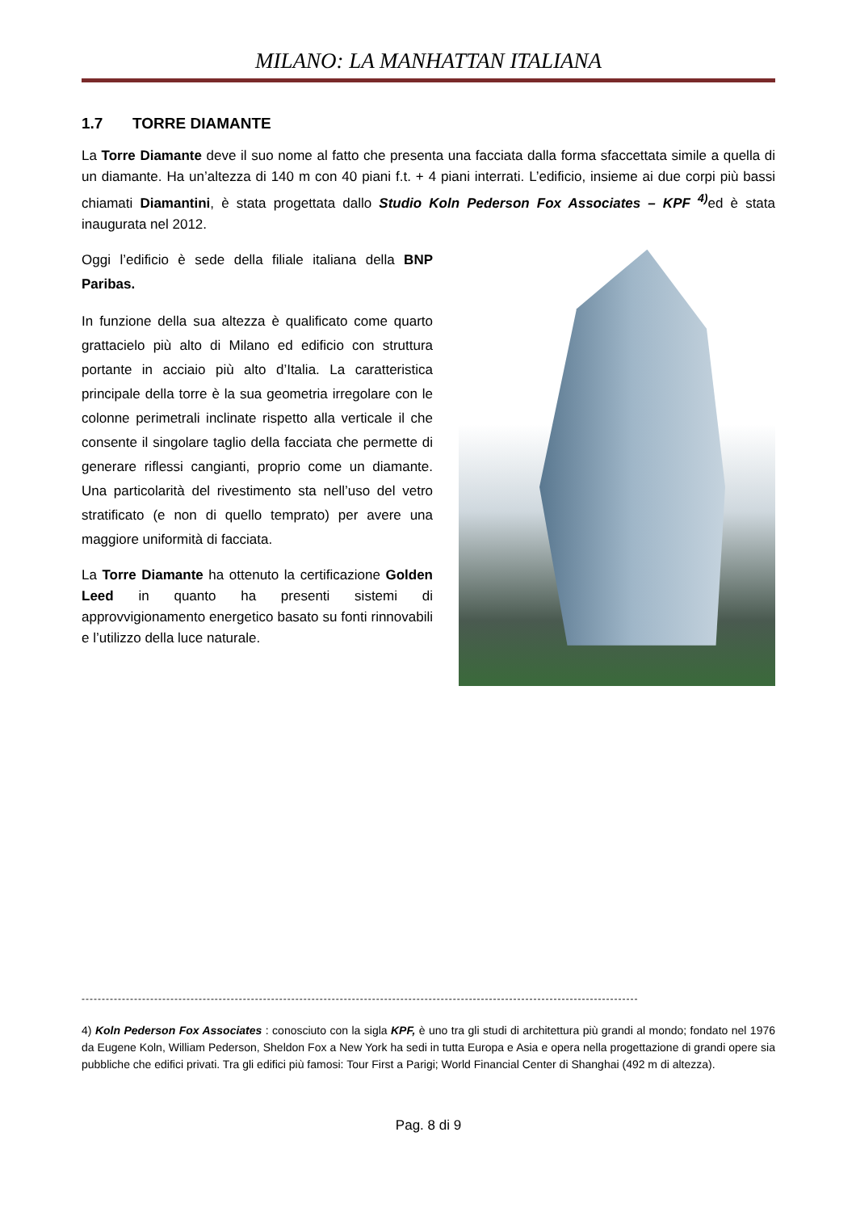MILANO: LA MANHATTAN ITALIANA
1.7 TORRE DIAMANTE
La Torre Diamante deve il suo nome al fatto che presenta una facciata dalla forma sfaccettata simile a quella di un diamante. Ha un’altezza di 140 m con 40 piani f.t. + 4 piani interrati. L’edificio, insieme ai due corpi più bassi chiamati Diamantini, è stata progettata dallo Studio Koln Pederson Fox Associates – KPF <sup>4)</sup>ed è stata inaugurata nel 2012.
Oggi l’edificio è sede della filiale italiana della BNP Paribas.
In funzione della sua altezza è qualificato come quarto grattacielo più alto di Milano ed edificio con struttura portante in acciaio più alto d’Italia. La caratteristica principale della torre è la sua geometria irregolare con le colonne perimetrali inclinate rispetto alla verticale il che consente il singolare taglio della facciata che permette di generare riflessi cangianti, proprio come un diamante. Una particolarità del rivestimento sta nell’uso del vetro stratificato (e non di quello temprato) per avere una maggiore uniformità di facciata.
La Torre Diamante ha ottenuto la certificazione Golden Leed in quanto ha presenti sistemi di approvvigionamento energetico basato su fonti rinnovabili e l’utilizzo della luce naturale.
------------------------------------------------------------------------------------------------------------------------------------------
4) Koln Pederson Fox Associates : conosciuto con la sigla KPF, è uno tra gli studi di architettura più grandi al mondo; fondato nel 1976 da Eugene Koln, William Pederson, Sheldon Fox a New York ha sedi in tutta Europa e Asia e opera nella progettazione di grandi opere sia pubbliche che edifici privati. Tra gli edifici più famosi: Tour First a Parigi; World Financial Center di Shanghai (492 m di altezza).
Pag. 8 di 9